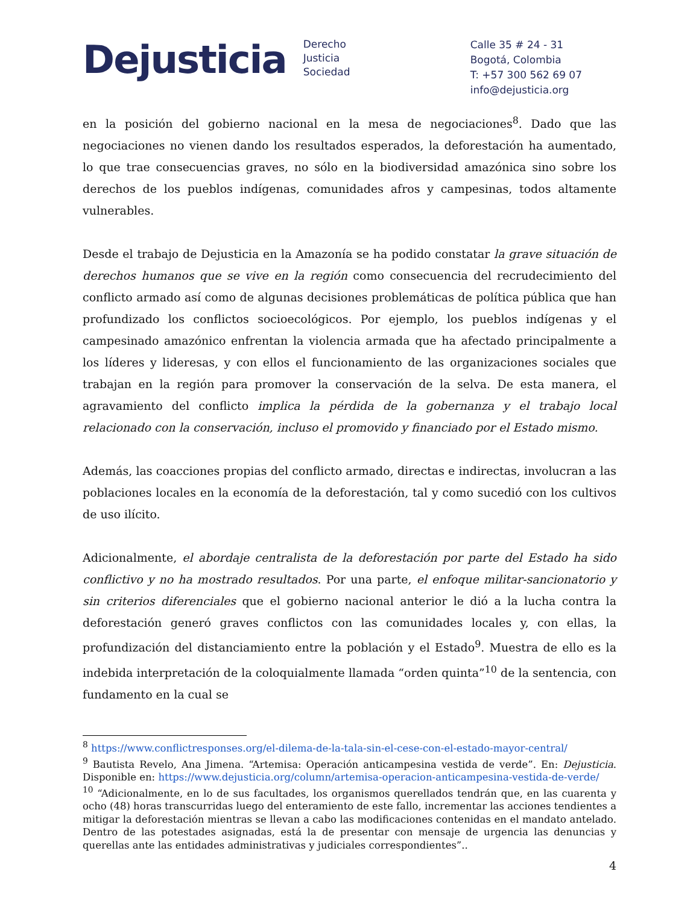Dejusticia
Derecho
Justicia
Sociedad
Calle 35 # 24 - 31
Bogotá, Colombia
T: +57 300 562 69 07
info@dejusticia.org
en la posición del gobierno nacional en la mesa de negociaciones<sup>8</sup>. Dado que las negociaciones no vienen dando los resultados esperados, la deforestación ha aumentado, lo que trae consecuencias graves, no sólo en la biodiversidad amazónica sino sobre los derechos de los pueblos indígenas, comunidades afros y campesinas, todos altamente vulnerables.
Desde el trabajo de Dejusticia en la Amazonía se ha podido constatar la grave situación de derechos humanos que se vive en la región como consecuencia del recrudecimiento del conflicto armado así como de algunas decisiones problemáticas de política pública que han profundizado los conflictos socioecológicos. Por ejemplo, los pueblos indígenas y el campesinado amazónico enfrentan la violencia armada que ha afectado principalmente a los líderes y lideresas, y con ellos el funcionamiento de las organizaciones sociales que trabajan en la región para promover la conservación de la selva. De esta manera, el agravamiento del conflicto implica la pérdida de la gobernanza y el trabajo local relacionado con la conservación, incluso el promovido y financiado por el Estado mismo.
Además, las coacciones propias del conflicto armado, directas e indirectas, involucran a las poblaciones locales en la economía de la deforestación, tal y como sucedió con los cultivos de uso ilícito.
Adicionalmente, el abordaje centralista de la deforestación por parte del Estado ha sido conflictivo y no ha mostrado resultados. Por una parte, el enfoque militar-sancionatorio y sin criterios diferenciales que el gobierno nacional anterior le dió a la lucha contra la deforestación generó graves conflictos con las comunidades locales y, con ellas, la profundización del distanciamiento entre la población y el Estado<sup>9</sup>. Muestra de ello es la indebida interpretación de la coloquialmente llamada “orden quinta”<sup>10</sup> de la sentencia, con fundamento en la cual se
<sup>8</sup> https://www.conflictresponses.org/el-dilema-de-la-tala-sin-el-cese-con-el-estado-mayor-central/
<sup>9</sup> Bautista Revelo, Ana Jimena. “Artemisa: Operación anticampesina vestida de verde”. En: Dejusticia. Disponible en: https://www.dejusticia.org/column/artemisa-operacion-anticampesina-vestida-de-verde/
<sup>10</sup> “Adicionalmente, en lo de sus facultades, los organismos querellados tendrán que, en las cuarenta y ocho (48) horas transcurridas luego del enteramiento de este fallo, incrementar las acciones tendientes a mitigar la deforestación mientras se llevan a cabo las modificaciones contenidas en el mandato antelado. Dentro de las potestades asignadas, está la de presentar con mensaje de urgencia las denuncias y querellas ante las entidades administrativas y judiciales correspondientes”..
4